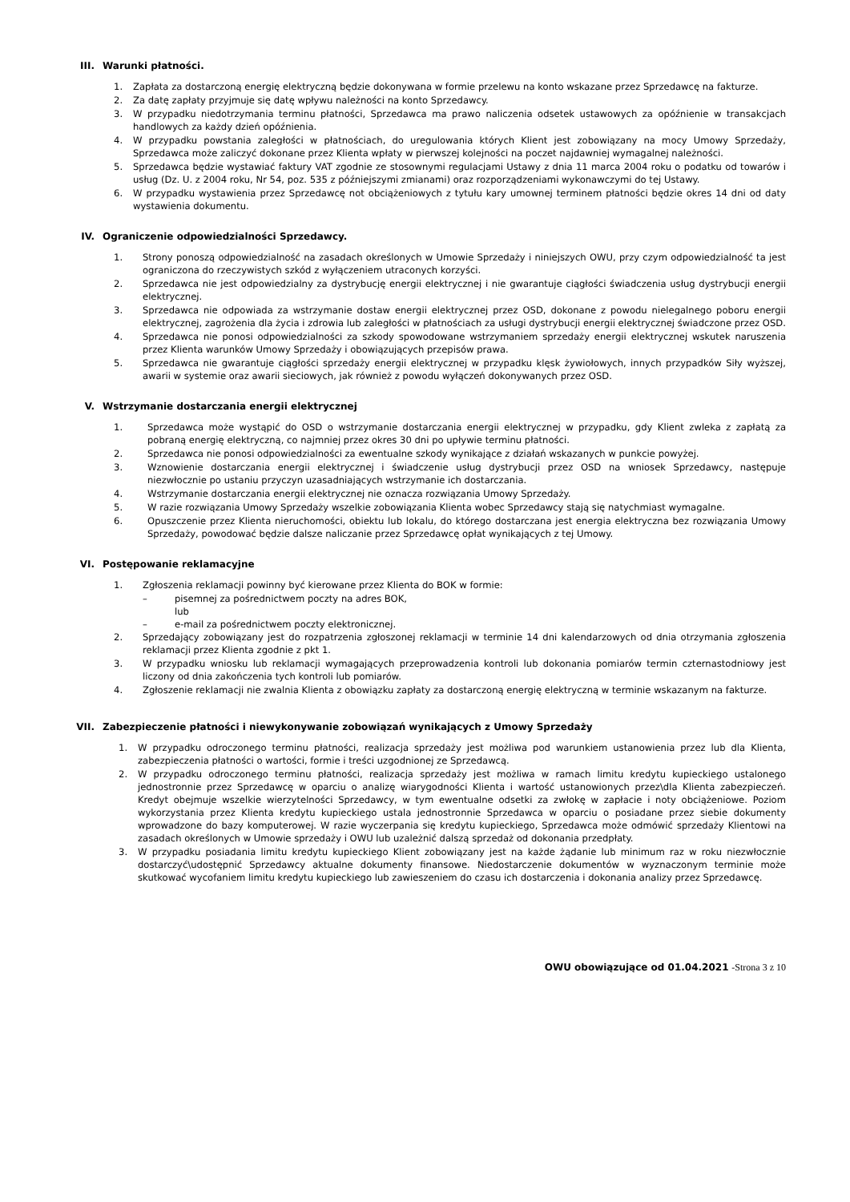III. Warunki płatności.
1. Zapłata za dostarczoną energię elektryczną będzie dokonywana w formie przelewu na konto wskazane przez Sprzedawcę na fakturze.
2. Za datę zapłaty przyjmuje się datę wpływu należności na konto Sprzedawcy.
3. W przypadku niedotrzymania terminu płatności, Sprzedawca ma prawo naliczenia odsetek ustawowych za opóźnienie w transakcjach handlowych za każdy dzień opóźnienia.
4. W przypadku powstania zaległości w płatnościach, do uregulowania których Klient jest zobowiązany na mocy Umowy Sprzedaży, Sprzedawca może zaliczyć dokonane przez Klienta wpłaty w pierwszej kolejności na poczet najdawniej wymagalnej należności.
5. Sprzedawca będzie wystawiać faktury VAT zgodnie ze stosownymi regulacjami Ustawy z dnia 11 marca 2004 roku o podatku od towarów i usług (Dz. U. z 2004 roku, Nr 54, poz. 535 z późniejszymi zmianami) oraz rozporządzeniami wykonawczymi do tej Ustawy.
6. W przypadku wystawienia przez Sprzedawcę not obciążeniowych z tytułu kary umownej terminem płatności będzie okres 14 dni od daty wystawienia dokumentu.
IV. Ograniczenie odpowiedzialności Sprzedawcy.
1. Strony ponoszą odpowiedzialność na zasadach określonych w Umowie Sprzedaży i niniejszych OWU, przy czym odpowiedzialność ta jest ograniczona do rzeczywistych szkód z wyłączeniem utraconych korzyści.
2. Sprzedawca nie jest odpowiedzialny za dystrybucję energii elektrycznej i nie gwarantuje ciągłości świadczenia usług dystrybucji energii elektrycznej.
3. Sprzedawca nie odpowiada za wstrzymanie dostaw energii elektrycznej przez OSD, dokonane z powodu nielegalnego poboru energii elektrycznej, zagrożenia dla życia i zdrowia lub zaległości w płatnościach za usługi dystrybucji energii elektrycznej świadczone przez OSD.
4. Sprzedawca nie ponosi odpowiedzialności za szkody spowodowane wstrzymaniem sprzedaży energii elektrycznej wskutek naruszenia przez Klienta warunków Umowy Sprzedaży i obowiązujących przepisów prawa.
5. Sprzedawca nie gwarantuje ciągłości sprzedaży energii elektrycznej w przypadku klęsk żywiołowych, innych przypadków Siły wyższej, awarii w systemie oraz awarii sieciowych, jak również z powodu wyłączeń dokonywanych przez OSD.
V. Wstrzymanie dostarczania energii elektrycznej
1. Sprzedawca może wystąpić do OSD o wstrzymanie dostarczania energii elektrycznej w przypadku, gdy Klient zwleka z zapłatą za pobraną energię elektryczną, co najmniej przez okres 30 dni po upływie terminu płatności.
2. Sprzedawca nie ponosi odpowiedzialności za ewentualne szkody wynikające z działań wskazanych w punkcie powyżej.
3. Wznowienie dostarczania energii elektrycznej i świadczenie usług dystrybucji przez OSD na wniosek Sprzedawcy, następuje niezwłocznie po ustaniu przyczyn uzasadniających wstrzymanie ich dostarczania.
4. Wstrzymanie dostarczania energii elektrycznej nie oznacza rozwiązania Umowy Sprzedaży.
5. W razie rozwiązania Umowy Sprzedaży wszelkie zobowiązania Klienta wobec Sprzedawcy stają się natychmiast wymagalne.
6. Opuszczenie przez Klienta nieruchomości, obiektu lub lokalu, do którego dostarczana jest energia elektryczna bez rozwiązania Umowy Sprzedaży, powodować będzie dalsze naliczanie przez Sprzedawcę opłat wynikających z tej Umowy.
VI. Postępowanie reklamacyjne
1. Zgłoszenia reklamacji powinny być kierowane przez Klienta do BOK w formie:
– pisemnej za pośrednictwem poczty na adres BOK,
lub
– e-mail za pośrednictwem poczty elektronicznej.
2. Sprzedający zobowiązany jest do rozpatrzenia zgłoszonej reklamacji w terminie 14 dni kalendarzowych od dnia otrzymania zgłoszenia reklamacji przez Klienta zgodnie z pkt 1.
3. W przypadku wniosku lub reklamacji wymagających przeprowadzenia kontroli lub dokonania pomiarów termin czternastodniowy jest liczony od dnia zakończenia tych kontroli lub pomiarów.
4. Zgłoszenie reklamacji nie zwalnia Klienta z obowiązku zapłaty za dostarczoną energię elektryczną w terminie wskazanym na fakturze.
VII. Zabezpieczenie płatności i niewykonywanie zobowiązań wynikających z Umowy Sprzedaży
1. W przypadku odroczonego terminu płatności, realizacja sprzedaży jest możliwa pod warunkiem ustanowienia przez lub dla Klienta, zabezpieczenia płatności o wartości, formie i treści uzgodnionej ze Sprzedawcą.
2. W przypadku odroczonego terminu płatności, realizacja sprzedaży jest możliwa w ramach limitu kredytu kupieckiego ustalonego jednostronnie przez Sprzedawcę w oparciu o analizę wiarygodności Klienta i wartość ustanowionych przez\dla Klienta zabezpieczeń. Kredyt obejmuje wszelkie wierzytelności Sprzedawcy, w tym ewentualne odsetki za zwłokę w zapłacie i noty obciążeniowe. Poziom wykorzystania przez Klienta kredytu kupieckiego ustala jednostronnie Sprzedawca w oparciu o posiadane przez siebie dokumenty wprowadzone do bazy komputerowej. W razie wyczerpania się kredytu kupieckiego, Sprzedawca może odmówić sprzedaży Klientowi na zasadach określonych w Umowie sprzedaży i OWU lub uzależnić dalszą sprzedaż od dokonania przedpłaty.
3. W przypadku posiadania limitu kredytu kupieckiego Klient zobowiązany jest na każde żądanie lub minimum raz w roku niezwłocznie dostarczyć\udostępnić Sprzedawcy aktualne dokumenty finansowe. Niedostarczenie dokumentów w wyznaczonym terminie może skutkować wycofaniem limitu kredytu kupieckiego lub zawieszeniem do czasu ich dostarczenia i dokonania analizy przez Sprzedawcę.
OWU obowiązujące od 01.04.2021 -Strona 3 z 10